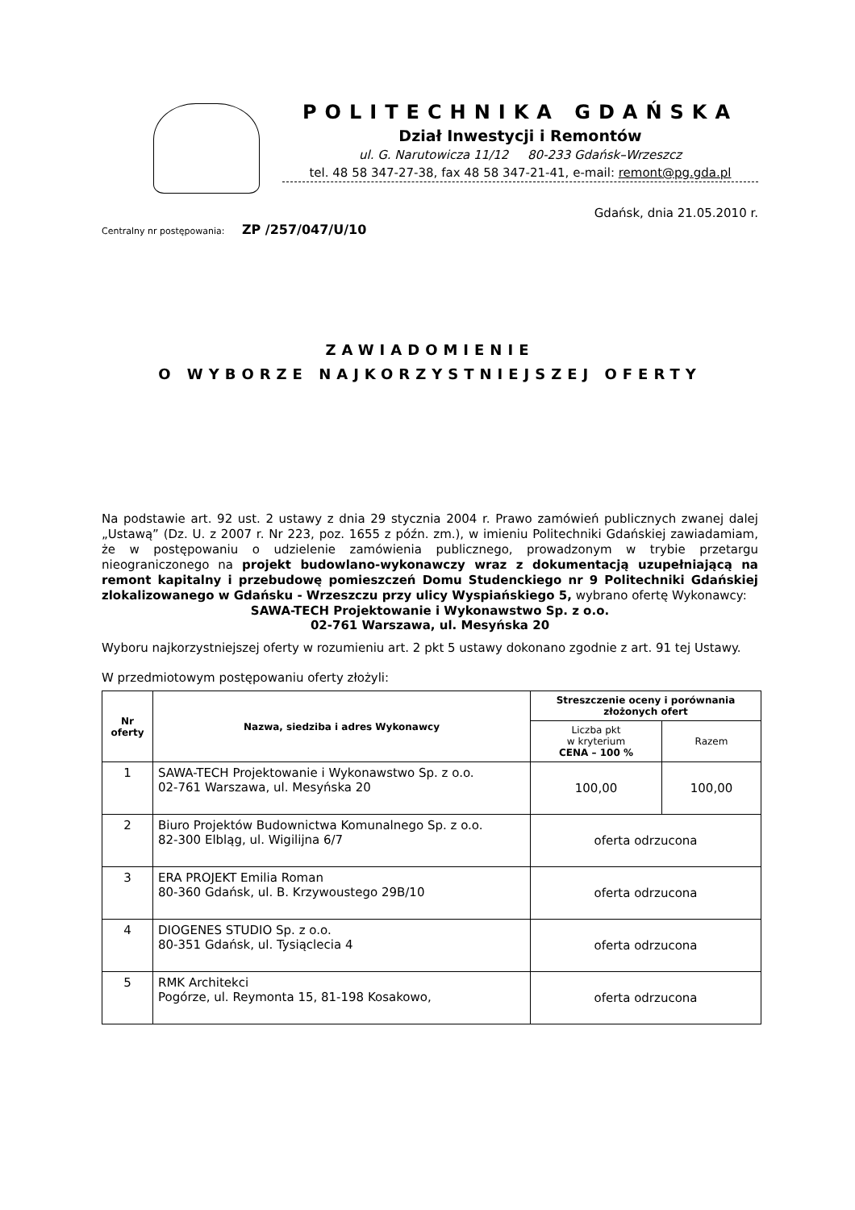POLITECHNIKA GDAŃSKA
Dział Inwestycji i Remontów
ul. G. Narutowicza 11/12 80-233 Gdańsk–Wrzeszcz
tel. 48 58 347-27-38, fax 48 58 347-21-41, e-mail: remont@pg.gda.pl
Gdańsk, dnia 21.05.2010 r.
Centralny nr postępowania: ZP /257/047/U/10
ZAWIADOMIENIE
O WYBORZE NAJKORZYSTNIEJSZEJ OFERTY
Na podstawie art. 92 ust. 2 ustawy z dnia 29 stycznia 2004 r. Prawo zamówień publicznych zwanej dalej „Ustawą” (Dz. U. z 2007 r. Nr 223, poz. 1655 z późn. zm.), w imieniu Politechniki Gdańskiej zawiadamiam, że w postępowaniu o udzielenie zamówienia publicznego, prowadzonym w trybie przetargu nieograniczonego na projekt budowlano-wykonawczy wraz z dokumentacją uzupełniającą na remont kapitalny i przebudowę pomieszczeń Domu Studenckiego nr 9 Politechniki Gdańskiej zlokalizowanego w Gdańsku - Wrzeszczu przy ulicy Wyspiańskiego 5, wybrano ofertę Wykonawcy:
SAWA-TECH Projektowanie i Wykonawstwo Sp. z o.o.
02-761 Warszawa, ul. Mesyńska 20
Wyboru najkorzystniejszej oferty w rozumieniu art. 2 pkt 5 ustawy dokonano zgodnie z art. 91 tej Ustawy.
W przedmiotowym postępowaniu oferty złożyli:
| Nr oferty | Nazwa, siedziba i adres Wykonawcy | Streszczenie oceny i porównania złożonych ofert | |
| --- | --- | --- | --- |
| | | Liczba pkt w kryterium CENA – 100 % | Razem |
| 1 | SAWA-TECH Projektowanie i Wykonawstwo Sp. z o.o. 02-761 Warszawa, ul. Mesyńska 20 | 100,00 | 100,00 |
| 2 | Biuro Projektów Budownictwa Komunalnego Sp. z o.o. 82-300 Elbląg, ul. Wigilijna 6/7 | oferta odrzucona | |
| 3 | ERA PROJEKT Emilia Roman 80-360 Gdańsk, ul. B. Krzywoustego 29B/10 | oferta odrzucona | |
| 4 | DIOGENES STUDIO Sp. z o.o. 80-351 Gdańsk, ul. Tysiąclecia 4 | oferta odrzucona | |
| 5 | RMK Architekci Pogórze, ul. Reymonta 15, 81-198 Kosakowo, | oferta odrzucona | |